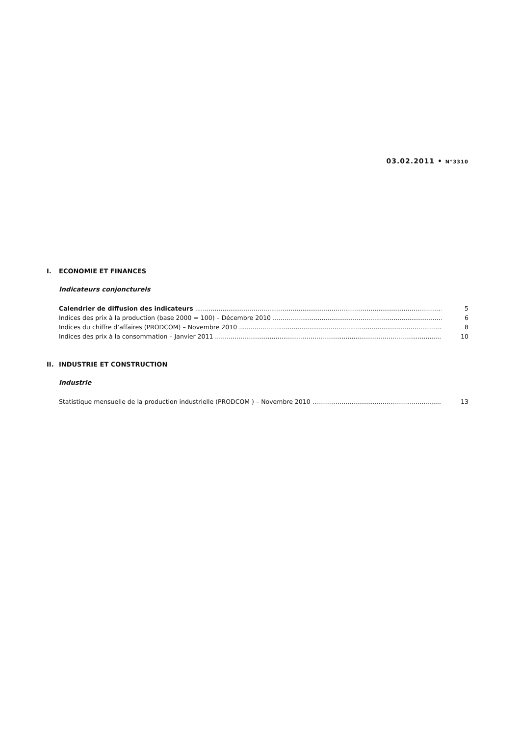03.02.2011 • N°3310
I. ECONOMIE ET FINANCES
Indicateurs conjoncturels
Calendrier de diffusion des indicateurs 5
Indices des prix à la production (base 2000 = 100) – Décembre 2010 6
Indices du chiffre d’affaires (PRODCOM) – Novembre 2010 8
Indices des prix à la consommation – Janvier 2011 10
II. INDUSTRIE ET CONSTRUCTION
Industrie
Statistique mensuelle de la production industrielle (PRODCOM ) – Novembre 2010 13